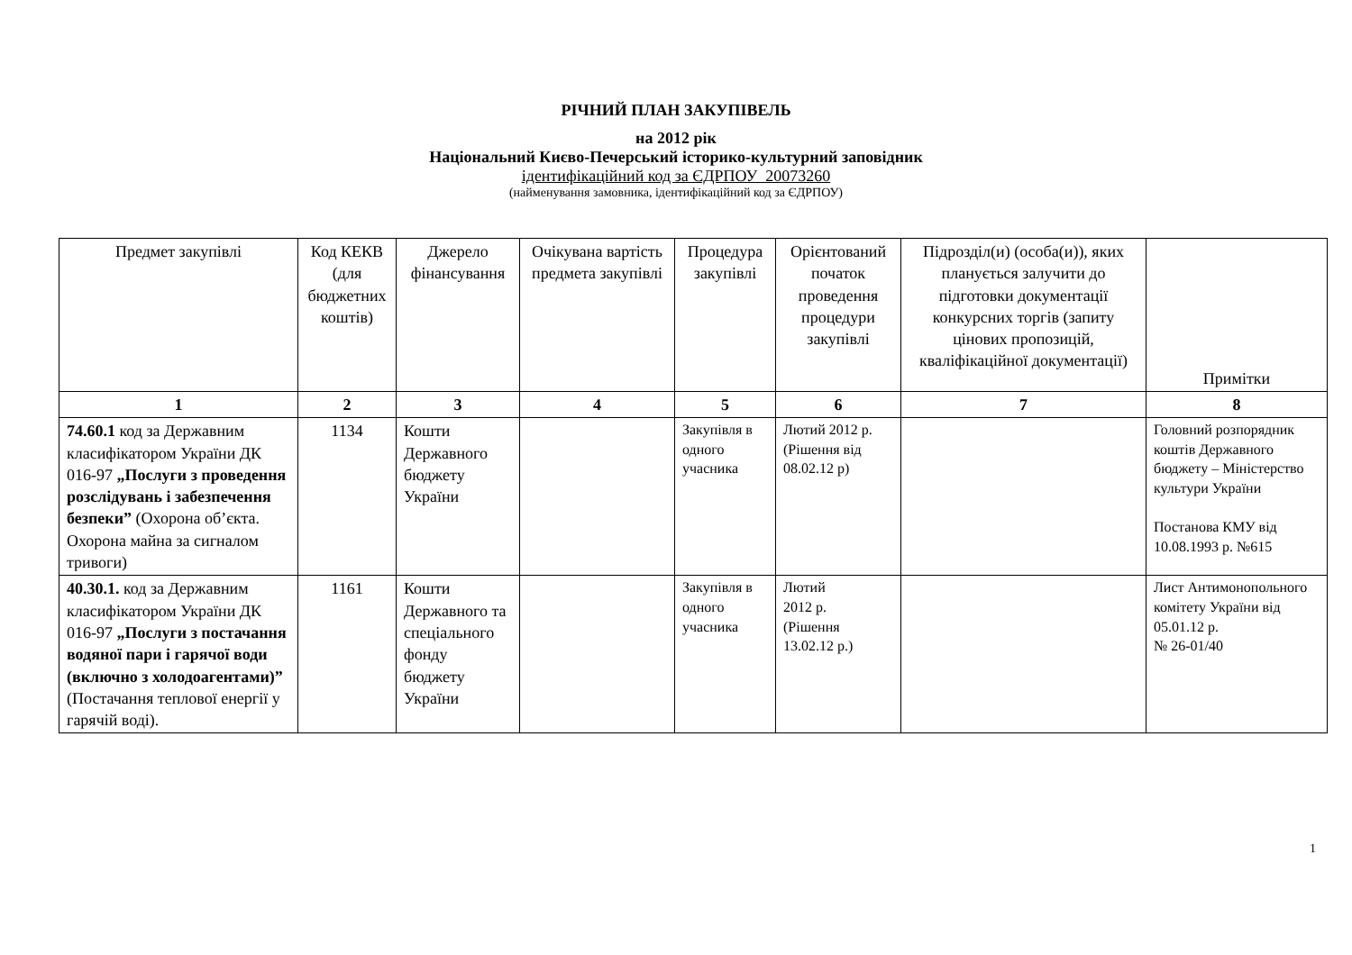РІЧНИЙ ПЛАН ЗАКУПІВЕЛЬ
на 2012 рік
Національний Києво-Печерський історико-культурний заповідник
ідентифікаційний код за ЄДРПОУ 20073260
(найменування замовника, ідентифікаційний код за ЄДРПОУ)
| Предмет закупівлі | Код КЕКВ (для бюджетних коштів) | Джерело фінансування | Очікувана вартість предмета закупівлі | Процедура закупівлі | Орієнтований початок проведення процедури закупівлі | Підрозділ(и) (особа(и)), яких планується залучити до підготовки документації конкурсних торгів (запиту цінових пропозицій, кваліфікаційної документації) | Примітки |
| --- | --- | --- | --- | --- | --- | --- | --- |
| 1 | 2 | 3 | 4 | 5 | 6 | 7 | 8 |
| 74.60.1 код за Державним класифікатором України ДК 016-97 „Послуги з проведення розслідувань і забезпечення безпеки” (Охорона об’єкта. Охорона майна за сигналом тривоги) | 1134 | Кошти Державного бюджету України | | Закупівля в одного учасника | Лютий 2012 р. (Рішення від 08.02.12 р) | | Головний розпорядник коштів Державного бюджету – Міністерство культури України Постанова КМУ від 10.08.1993 р. №615 |
| 40.30.1. код за Державним класифікатором України ДК 016-97 „Послуги з постачання водяної пари і гарячої води (включно з холодоагентами)” (Постачання теплової енергії у гарячій воді). | 1161 | Кошти Державного та спеціального фонду бюджету України | | Закупівля в одного учасника | Лютий 2012 р. (Рішення 13.02.12 р.) | | Лист Антимонопольного комітету України від 05.01.12 р. № 26-01/40 |
1